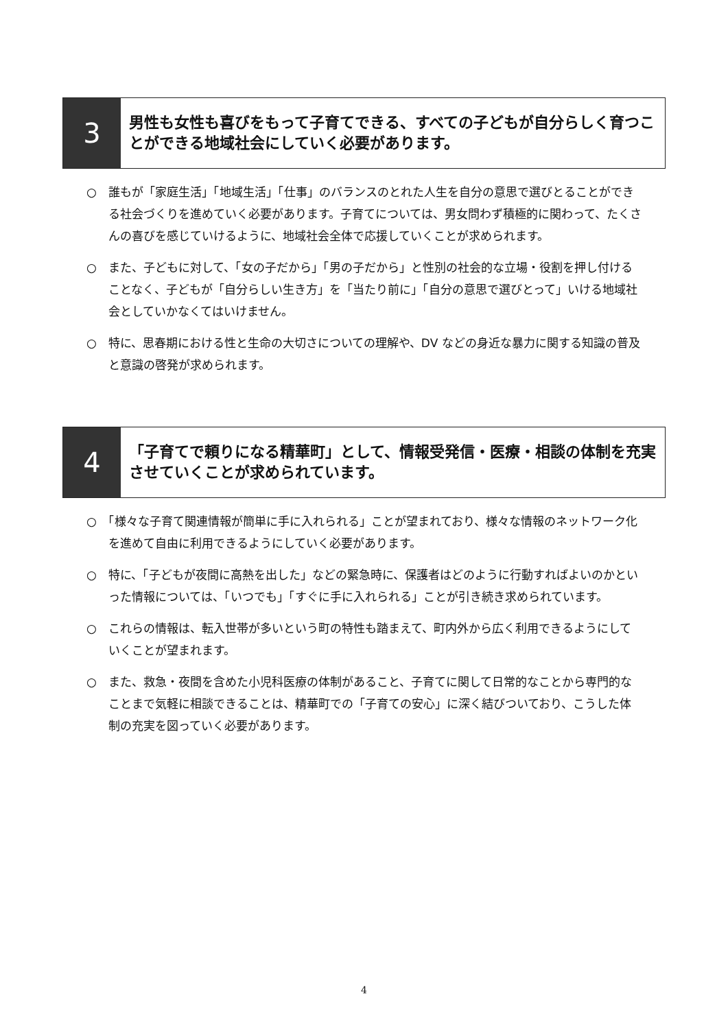3
男性も女性も喜びをもって子育てできる、すべての子どもが自分らしく育つことができる地域社会にしていく必要があります。
○　誰もが「家庭生活」「地域生活」「仕事」のバランスのとれた人生を自分の意思で選びとることができる社会づくりを進めていく必要があります。子育てについては、男女問わず積極的に関わって、たくさんの喜びを感じていけるように、地域社会全体で応援していくことが求められます。
○　また、子どもに対して、「女の子だから」「男の子だから」と性別の社会的な立場・役割を押し付けることなく、子どもが「自分らしい生き方」を「当たり前に」「自分の意思で選びとって」いける地域社会としていかなくてはいけません。
○　特に、思春期における性と生命の大切さについての理解や、DV などの身近な暴力に関する知識の普及と意識の啓発が求められます。
4
「子育てで頼りになる精華町」として、情報受発信・医療・相談の体制を充実させていくことが求められています。
○　「様々な子育て関連情報が簡単に手に入れられる」ことが望まれており、様々な情報のネットワーク化を進めて自由に利用できるようにしていく必要があります。
○　特に、「子どもが夜間に高熱を出した」などの緊急時に、保護者はどのように行動すればよいのかといった情報については、「いつでも」「すぐに手に入れられる」ことが引き続き求められています。
○　これらの情報は、転入世帯が多いという町の特性も踏まえて、町内外から広く利用できるようにしていくことが望まれます。
○　また、救急・夜間を含めた小児科医療の体制があること、子育てに関して日常的なことから専門的なことまで気軽に相談できることは、精華町での「子育ての安心」に深く結びついており、こうした体制の充実を図っていく必要があります。
4